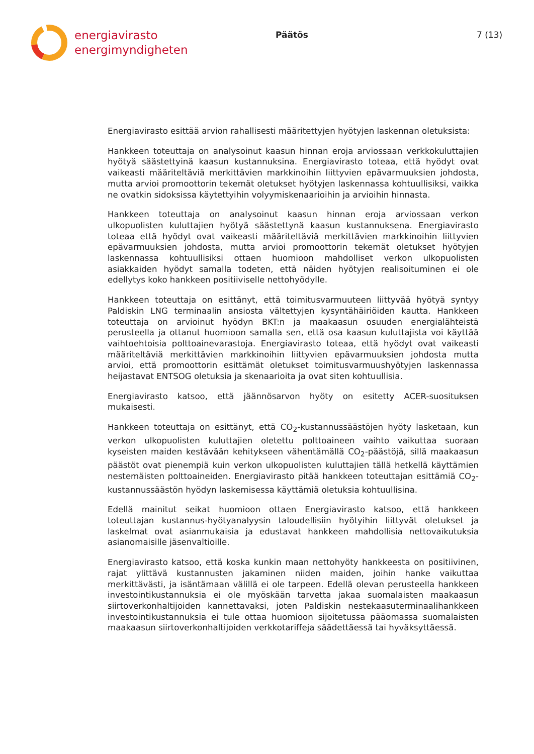energiavirasto
energimyndigheten
Päätös 7 (13)
Energiavirasto esittää arvion rahallisesti määritettyjen hyötyjen laskennan oletuksista:
Hankkeen toteuttaja on analysoinut kaasun hinnan eroja arviossaan verkkokuluttajien hyötyä säästettyinä kaasun kustannuksina. Energiavirasto toteaa, että hyödyt ovat vaikeasti määriteltäviä merkittävien markkinoihin liittyvien epävarmuuksien johdosta, mutta arvioi promoottorin tekemät oletukset hyötyjen laskennassa kohtuullisiksi, vaikka ne ovatkin sidoksissa käytettyihin volyymiskenaarioihin ja arvioihin hinnasta.
Hankkeen toteuttaja on analysoinut kaasun hinnan eroja arviossaan verkon ulkopuolisten kuluttajien hyötyä säästettynä kaasun kustannuksena. Energiavirasto toteaa että hyödyt ovat vaikeasti määriteltäviä merkittävien markkinoihin liittyvien epävarmuuksien johdosta, mutta arvioi promoottorin tekemät oletukset hyötyjen laskennassa kohtuullisiksi ottaen huomioon mahdolliset verkon ulkopuolisten asiakkaiden hyödyt samalla todeten, että näiden hyötyjen realisoituminen ei ole edellytys koko hankkeen positiiviselle nettohyödylle.
Hankkeen toteuttaja on esittänyt, että toimitusvarmuuteen liittyvää hyötyä syntyy Paldiskin LNG terminaalin ansiosta vältettyjen kysyntähäiriöiden kautta. Hankkeen toteuttaja on arvioinut hyödyn BKT:n ja maakaasun osuuden energialähteistä perusteella ja ottanut huomioon samalla sen, että osa kaasun kuluttajista voi käyttää vaihtoehtoisia polttoainevarastoja. Energiavirasto toteaa, että hyödyt ovat vaikeasti määriteltäviä merkittävien markkinoihin liittyvien epävarmuuksien johdosta mutta arvioi, että promoottorin esittämät oletukset toimitusvarmuushyötyjen laskennassa heijastavat ENTSOG oletuksia ja skenaarioita ja ovat siten kohtuullisia.
Energiavirasto katsoo, että jäännösarvon hyöty on esitetty ACER-suosituksen mukaisesti.
Hankkeen toteuttaja on esittänyt, että CO<sub>2</sub>-kustannussäästöjen hyöty lasketaan, kun verkon ulkopuolisten kuluttajien oletettu polttoaineen vaihto vaikuttaa suoraan kyseisten maiden kestävään kehitykseen vähentämällä CO<sub>2</sub>-päästöjä, sillä maakaasun päästöt ovat pienempiä kuin verkon ulkopuolisten kuluttajien tällä hetkellä käyttämien nestemäisten polttoaineiden. Energiavirasto pitää hankkeen toteuttajan esittämiä CO<sub>2</sub>-kustannussäästön hyödyn laskemisessa käyttämiä oletuksia kohtuullisina.
Edellä mainitut seikat huomioon ottaen Energiavirasto katsoo, että hankkeen toteuttajan kustannus-hyötyanalyysin taloudellisiin hyötyihin liittyvät oletukset ja laskelmat ovat asianmukaisia ja edustavat hankkeen mahdollisia nettovaikutuksia asianomaisille jäsenvaltioille.
Energiavirasto katsoo, että koska kunkin maan nettohyöty hankkeesta on positiivinen, rajat ylittävä kustannusten jakaminen niiden maiden, joihin hanke vaikuttaa merkittävästi, ja isäntämaan välillä ei ole tarpeen. Edellä olevan perusteella hankkeen investointikustannuksia ei ole myöskään tarvetta jakaa suomalaisten maakaasun siirtoverkonhaltijoiden kannettavaksi, joten Paldiskin nestekaasuterminaalihankkeen investointikustannuksia ei tule ottaa huomioon sijoitetussa pääomassa suomalaisten maakaasun siirtoverkonhaltijoiden verkkotariffeja säädettäessä tai hyväksyttäessä.